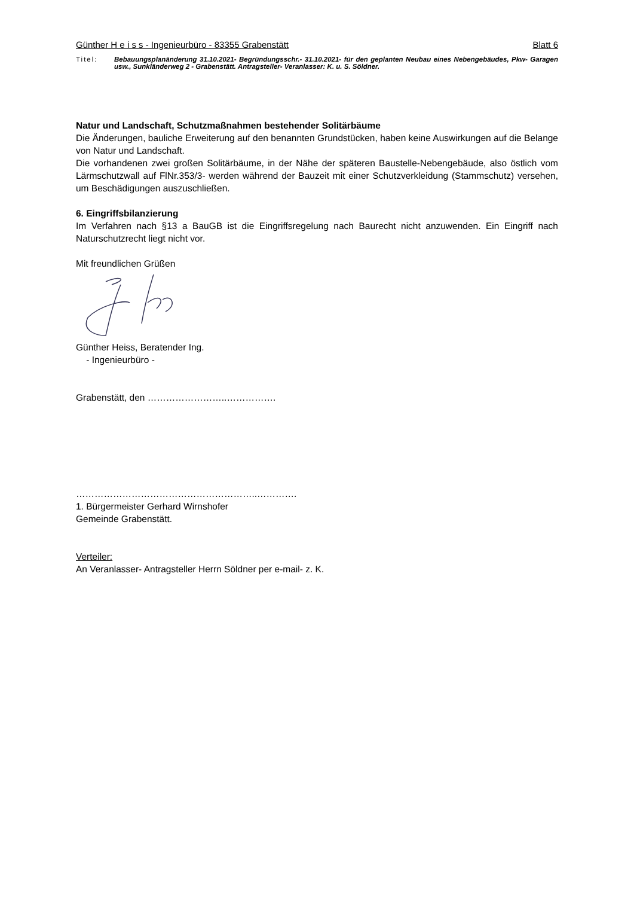Günther H e i s s - Ingenieurbüro - 83355 Grabenstätt Blatt 6
Titel: Bebauungsplanänderung 31.10.2021- Begründungsschr.- 31.10.2021- für den geplanten Neubau eines Nebengebäudes, Pkw- Garagen usw., Sunkländerweg 2 - Grabenstätt. Antragsteller- Veranlasser: K. u. S. Söldner.
Natur und Landschaft, Schutzmaßnahmen bestehender Solitärbäume
Die Änderungen, bauliche Erweiterung auf den benannten Grundstücken, haben keine Auswirkungen auf die Belange von Natur und Landschaft.
Die vorhandenen zwei großen Solitärbäume, in der Nähe der späteren Baustelle-Nebengebäude, also östlich vom Lärmschutzwall auf FlNr.353/3- werden während der Bauzeit mit einer Schutzverkleidung (Stammschutz) versehen, um Beschädigungen auszuschließen.
6. Eingriffsbilanzierung
Im Verfahren nach §13 a BauGB ist die Eingriffsregelung nach Baurecht nicht anzuwenden. Ein Eingriff nach Naturschutzrecht liegt nicht vor.
Mit freundlichen Grüßen
Günther Heiss, Beratender Ing.
- Ingenieurbüro -
Grabenstätt, den ……………………..…………….
…………………………………………………..………….
1. Bürgermeister Gerhard Wirnshofer
Gemeinde Grabenstätt.
Verteiler:
An Veranlasser- Antragsteller Herrn Söldner per e-mail- z. K.